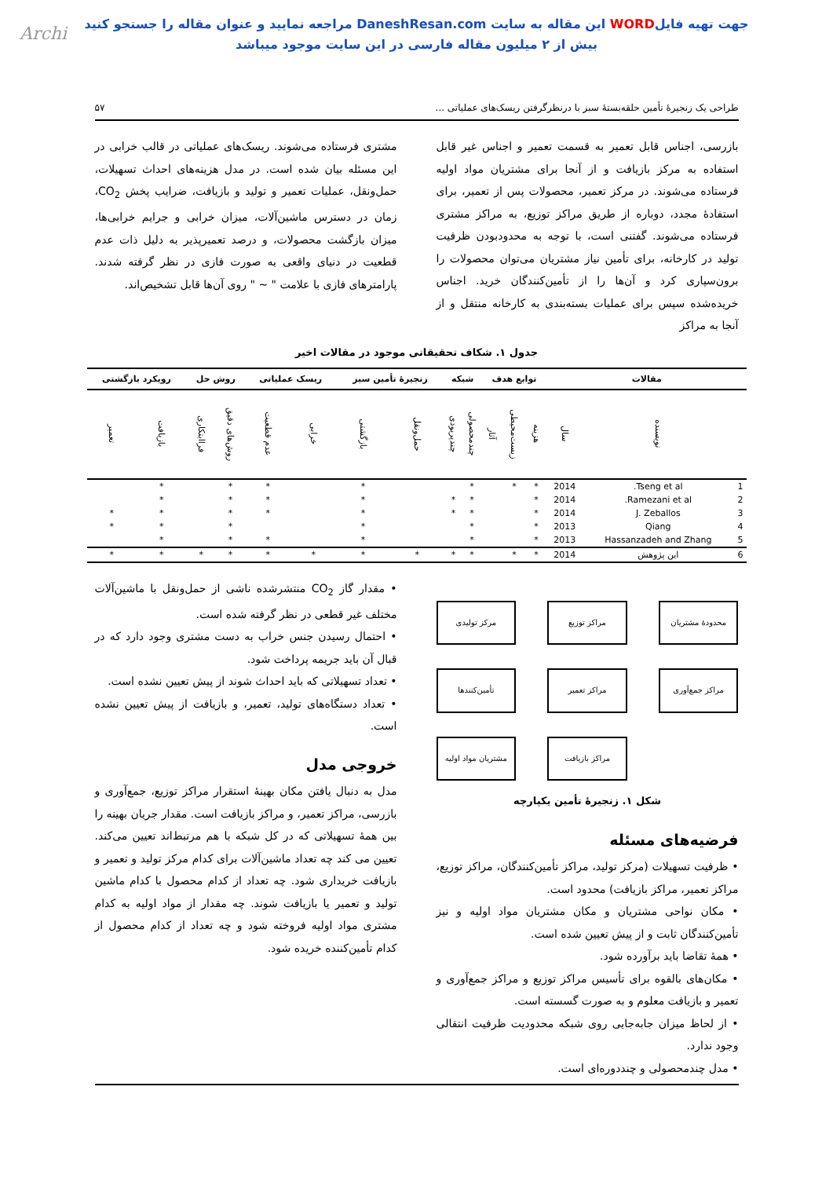Archi
جهت تهیه فایلWORD این مقاله به سایت DaneshResan.com مراجعه نمایید و عنوان مقاله را جستجو کنید
بیش از ۲ میلیون مقاله فارسی در این سایت موجود میباشد
طراحی یک زنجیرۀ تأمین حلقه‌بستۀ سبز با درنظرگرفتن ریسک‌های عملیاتی ... ۵۷
بازرسی، اجناس قابل تعمیر به قسمت تعمیر و اجناس غیر قابل استفاده به مرکز بازیافت و از آنجا برای مشتریان مواد اولیه فرستاده می‌شوند. در مرکز تعمیر، محصولات پس از تعمیر، برای استفادۀ مجدد، دوباره از طریق مراکز توزیع، به مراکز مشتری فرستاده می‌شوند. گفتنی است، با توجه به محدودبودن ظرفیت تولید در کارخانه، برای تأمین نیاز مشتریان می‌توان محصولات را برون‌سپاری کرد و آن‌ها را از تأمین‌کنندگان خرید. اجناس خریده‌شده سپس برای عملیات بسته‌بندی به کارخانه منتقل و از آنجا به مراکز
مشتری فرستاده می‌شوند. ریسک‌های عملیاتی در قالب خرابی در این مسئله بیان شده است. در مدل هزینه‌های احداث تسهیلات، حمل‌ونقل، عملیات تعمیر و تولید و بازیافت، ضرایب پخش CO<sub>2</sub>، زمان در دسترس ماشین‌آلات، میزان خرابی و جرایم خرابی‌ها، میزان بازگشت محصولات، و درصد تعمیرپذیر به دلیل ذات عدم قطعیت در دنیای واقعی به صورت فازی در نظر گرفته شدند. پارامترهای فازی با علامت " ~ " روی آن‌ها قابل تشخیص‌اند.
جدول ۱. شکاف تحقیقاتی موجود در مقالات اخیر
| مقالات | | | توابع هدف | | | شبکه | | زنجیرۀ تأمین سبز | | ریسک عملیاتی | | روش حل | | رویکرد بازگشتی | |
| --- | --- | --- | --- | --- | --- | --- | --- | --- | --- | --- | --- | --- | --- | --- | --- |
| | نویسنده | سال | هزینه | زیست‌محیطی | آثار | چندمحصولی | چندپریودی | حمل‌ونقل | بازگشتی | خرابی | عدم قطعیت | روش‌های دقیق | فراابتکاری | بازیافت | تعمیر |
| 1 | Tseng et al. | 2014 | * | * | | * | | | * | | * | * | | * | |
| 2 | Ramezani et al. | 2014 | * | | | * | * | | * | | * | * | | * | |
| 3 | J. Zeballos | 2014 | * | | | * | * | | * | | * | * | | * | * |
| 4 | Qiang | 2013 | * | | | * | | | * | | | * | | * | * |
| 5 | Hassanzadeh and Zhang | 2013 | * | | | * | | | * | | * | * | | * | |
| 6 | این پژوهش | 2014 | * | * | | * | * | * | * | * | * | * | * | * | * |
مرکز تولیدی
مراکز توزیع
محدودۀ مشتریان
تأمین‌کنندها
مراکز تعمیر
مراکز جمع‌آوری
مشتریان مواد اولیه
مراکز بازیافت
شکل ۱. زنجیرۀ تأمین یکپارچه
فرضیه‌های مسئله
• ظرفیت تسهیلات (مرکز تولید، مراکز تأمین‌کنندگان، مراکز توزیع، مراکز تعمیر، مراکز بازیافت) محدود است.
• مکان نواحی مشتریان و مکان مشتریان مواد اولیه و نیز تأمین‌کنندگان ثابت و از پیش تعیین شده است.
• همۀ تقاضا باید برآورده شود.
• مکان‌های بالقوه برای تأسیس مراکز توزیع و مراکز جمع‌آوری و تعمیر و بازیافت معلوم و به صورت گسسته است.
• از لحاظ میزان جابه‌جایی روی شبکه محدودیت ظرفیت انتقالی وجود ندارد.
• مدل چندمحصولی و چنددوره‌ای است.
• مقدار گاز CO<sub>2</sub> منتشرشده ناشی از حمل‌ونقل با ماشین‌آلات مختلف غیر قطعی در نظر گرفته شده است.
• احتمال رسیدن جنس خراب به دست مشتری وجود دارد که در قبال آن باید جریمه پرداخت شود.
• تعداد تسهیلاتی که باید احداث شوند از پیش تعیین نشده است.
• تعداد دستگاه‌های تولید، تعمیر، و بازیافت از پیش تعیین نشده است.
خروجی مدل
مدل به دنبال یافتن مکان بهینۀ استقرار مراکز توزیع، جمع‌آوری و بازرسی، مراکز تعمیر، و مراکز بازیافت است. مقدار جریان بهینه را بین همۀ تسهیلاتی که در کل شبکه با هم مرتبط‌اند تعیین می‌کند. تعیین می کند چه تعداد ماشین‌آلات برای کدام مرکز تولید و تعمیر و بازیافت خریداری شود. چه تعداد از کدام محصول با کدام ماشین تولید و تعمیر یا بازیافت شوند. چه مقدار از مواد اولیه به کدام مشتری مواد اولیه فروخته شود و چه تعداد از کدام محصول از کدام تأمین‌کننده خریده شود.